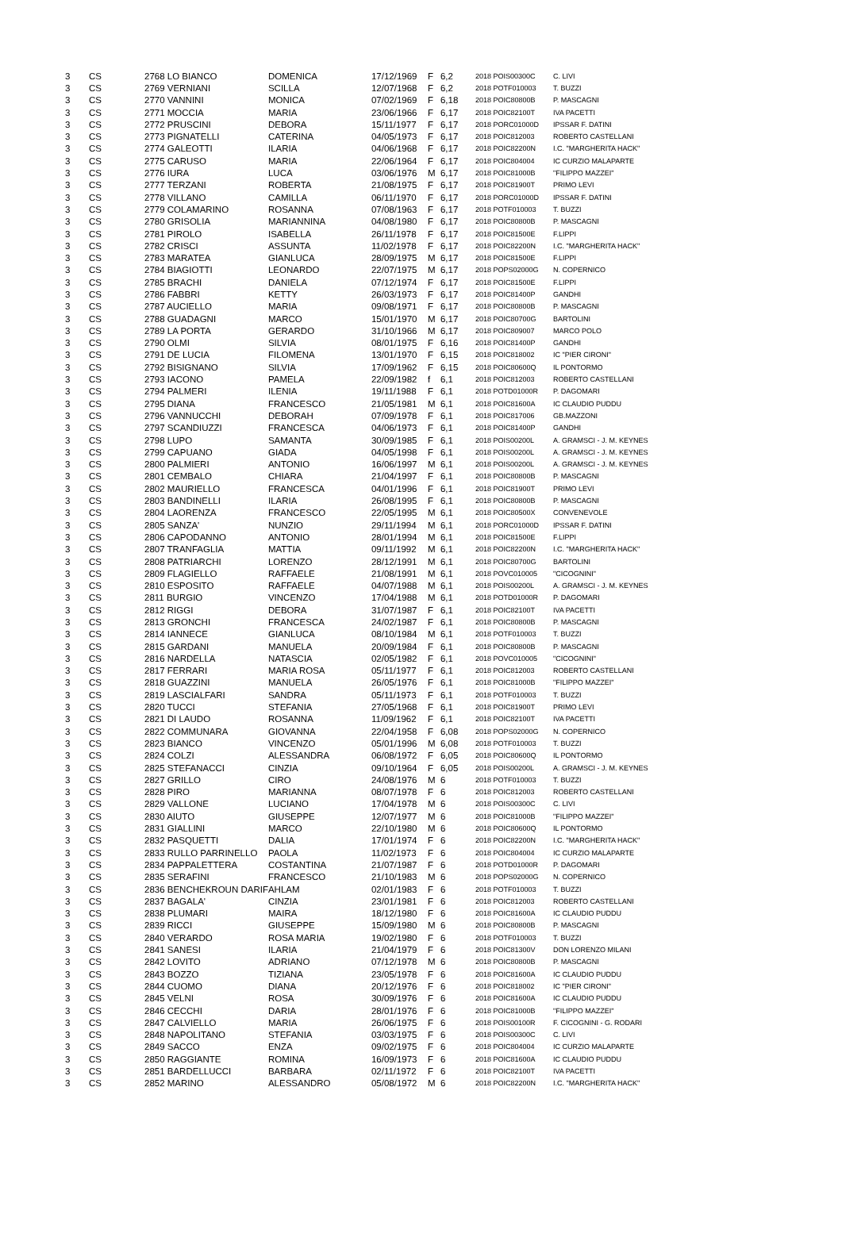| 3 | CS | 2768 LO BIANCO | DOMENICA | 17/12/1969 | F | 6,2 | 2018 POIS00300C | C. LIVI |
| 3 | CS | 2769 VERNIANI | SCILLA | 12/07/1968 | F | 6,2 | 2018 POTF010003 | T. BUZZI |
| 3 | CS | 2770 VANNINI | MONICA | 07/02/1969 | F | 6,18 | 2018 POIC80800B | P. MASCAGNI |
| 3 | CS | 2771 MOCCIA | MARIA | 23/06/1966 | F | 6,17 | 2018 POIC82100T | IVA PACETTI |
| 3 | CS | 2772 PRUSCINI | DEBORA | 15/11/1977 | F | 6,17 | 2018 PORC01000D | IPSSAR F. DATINI |
| 3 | CS | 2773 PIGNATELLI | CATERINA | 04/05/1973 | F | 6,17 | 2018 POIC812003 | ROBERTO CASTELLANI |
| 3 | CS | 2774 GALEOTTI | ILARIA | 04/06/1968 | F | 6,17 | 2018 POIC82200N | I.C. "MARGHERITA HACK" |
| 3 | CS | 2775 CARUSO | MARIA | 22/06/1964 | F | 6,17 | 2018 POIC804004 | IC CURZIO MALAPARTE |
| 3 | CS | 2776 IURA | LUCA | 03/06/1976 | M | 6,17 | 2018 POIC81000B | "FILIPPO MAZZEI" |
| 3 | CS | 2777 TERZANI | ROBERTA | 21/08/1975 | F | 6,17 | 2018 POIC81900T | PRIMO LEVI |
| 3 | CS | 2778 VILLANO | CAMILLA | 06/11/1970 | F | 6,17 | 2018 PORC01000D | IPSSAR F. DATINI |
| 3 | CS | 2779 COLAMARINO | ROSANNA | 07/08/1963 | F | 6,17 | 2018 POTF010003 | T. BUZZI |
| 3 | CS | 2780 GRISOLIA | MARIANNINA | 04/08/1980 | F | 6,17 | 2018 POIC80800B | P. MASCAGNI |
| 3 | CS | 2781 PIROLO | ISABELLA | 26/11/1978 | F | 6,17 | 2018 POIC81500E | F.LIPPI |
| 3 | CS | 2782 CRISCI | ASSUNTA | 11/02/1978 | F | 6,17 | 2018 POIC82200N | I.C. "MARGHERITA HACK" |
| 3 | CS | 2783 MARATEA | GIANLUCA | 28/09/1975 | M | 6,17 | 2018 POIC81500E | F.LIPPI |
| 3 | CS | 2784 BIAGIOTTI | LEONARDO | 22/07/1975 | M | 6,17 | 2018 POPS02000G | N. COPERNICO |
| 3 | CS | 2785 BRACHI | DANIELA | 07/12/1974 | F | 6,17 | 2018 POIC81500E | F.LIPPI |
| 3 | CS | 2786 FABBRI | KETTY | 26/03/1973 | F | 6,17 | 2018 POIC81400P | GANDHI |
| 3 | CS | 2787 AUCIELLO | MARIA | 09/08/1971 | F | 6,17 | 2018 POIC80800B | P. MASCAGNI |
| 3 | CS | 2788 GUADAGNI | MARCO | 15/01/1970 | M | 6,17 | 2018 POIC80700G | BARTOLINI |
| 3 | CS | 2789 LA PORTA | GERARDO | 31/10/1966 | M | 6,17 | 2018 POIC809007 | MARCO POLO |
| 3 | CS | 2790 OLMI | SILVIA | 08/01/1975 | F | 6,16 | 2018 POIC81400P | GANDHI |
| 3 | CS | 2791 DE LUCIA | FILOMENA | 13/01/1970 | F | 6,15 | 2018 POIC818002 | IC "PIER CIRONI" |
| 3 | CS | 2792 BISIGNANO | SILVIA | 17/09/1962 | F | 6,15 | 2018 POIC80600Q | IL PONTORMO |
| 3 | CS | 2793 IACONO | PAMELA | 22/09/1982 | f | 6,1 | 2018 POIC812003 | ROBERTO CASTELLANI |
| 3 | CS | 2794 PALMERI | ILENIA | 19/11/1988 | F | 6,1 | 2018 POTD01000R | P. DAGOMARI |
| 3 | CS | 2795 DIANA | FRANCESCO | 21/05/1981 | M | 6,1 | 2018 POIC81600A | IC CLAUDIO PUDDU |
| 3 | CS | 2796 VANNUCCHI | DEBORAH | 07/09/1978 | F | 6,1 | 2018 POIC817006 | GB.MAZZONI |
| 3 | CS | 2797 SCANDIUZZI | FRANCESCA | 04/06/1973 | F | 6,1 | 2018 POIC81400P | GANDHI |
| 3 | CS | 2798 LUPO | SAMANTA | 30/09/1985 | F | 6,1 | 2018 POIS00200L | A. GRAMSCI - J. M. KEYNES |
| 3 | CS | 2799 CAPUANO | GIADA | 04/05/1998 | F | 6,1 | 2018 POIS00200L | A. GRAMSCI - J. M. KEYNES |
| 3 | CS | 2800 PALMIERI | ANTONIO | 16/06/1997 | M | 6,1 | 2018 POIS00200L | A. GRAMSCI - J. M. KEYNES |
| 3 | CS | 2801 CEMBALO | CHIARA | 21/04/1997 | F | 6,1 | 2018 POIC80800B | P. MASCAGNI |
| 3 | CS | 2802 MAURIELLO | FRANCESCA | 04/01/1996 | F | 6,1 | 2018 POIC81900T | PRIMO LEVI |
| 3 | CS | 2803 BANDINELLI | ILARIA | 26/08/1995 | F | 6,1 | 2018 POIC80800B | P. MASCAGNI |
| 3 | CS | 2804 LAORENZA | FRANCESCO | 22/05/1995 | M | 6,1 | 2018 POIC80500X | CONVENEVOLE |
| 3 | CS | 2805 SANZA' | NUNZIO | 29/11/1994 | M | 6,1 | 2018 PORC01000D | IPSSAR F. DATINI |
| 3 | CS | 2806 CAPODANNO | ANTONIO | 28/01/1994 | M | 6,1 | 2018 POIC81500E | F.LIPPI |
| 3 | CS | 2807 TRANFAGLIA | MATTIA | 09/11/1992 | M | 6,1 | 2018 POIC82200N | I.C. "MARGHERITA HACK" |
| 3 | CS | 2808 PATRIARCHI | LORENZO | 28/12/1991 | M | 6,1 | 2018 POIC80700G | BARTOLINI |
| 3 | CS | 2809 FLAGIELLO | RAFFAELE | 21/08/1991 | M | 6,1 | 2018 POVC010005 | "CICOGNINI" |
| 3 | CS | 2810 ESPOSITO | RAFFAELE | 04/07/1988 | M | 6,1 | 2018 POIS00200L | A. GRAMSCI - J. M. KEYNES |
| 3 | CS | 2811 BURGIO | VINCENZO | 17/04/1988 | M | 6,1 | 2018 POTD01000R | P. DAGOMARI |
| 3 | CS | 2812 RIGGI | DEBORA | 31/07/1987 | F | 6,1 | 2018 POIC82100T | IVA PACETTI |
| 3 | CS | 2813 GRONCHI | FRANCESCA | 24/02/1987 | F | 6,1 | 2018 POIC80800B | P. MASCAGNI |
| 3 | CS | 2814 IANNECE | GIANLUCA | 08/10/1984 | M | 6,1 | 2018 POTF010003 | T. BUZZI |
| 3 | CS | 2815 GARDANI | MANUELA | 20/09/1984 | F | 6,1 | 2018 POIC80800B | P. MASCAGNI |
| 3 | CS | 2816 NARDELLA | NATASCIA | 02/05/1982 | F | 6,1 | 2018 POVC010005 | "CICOGNINI" |
| 3 | CS | 2817 FERRARI | MARIA ROSA | 05/11/1977 | F | 6,1 | 2018 POIC812003 | ROBERTO CASTELLANI |
| 3 | CS | 2818 GUAZZINI | MANUELA | 26/05/1976 | F | 6,1 | 2018 POIC81000B | "FILIPPO MAZZEI" |
| 3 | CS | 2819 LASCIALFARI | SANDRA | 05/11/1973 | F | 6,1 | 2018 POTF010003 | T. BUZZI |
| 3 | CS | 2820 TUCCI | STEFANIA | 27/05/1968 | F | 6,1 | 2018 POIC81900T | PRIMO LEVI |
| 3 | CS | 2821 DI LAUDO | ROSANNA | 11/09/1962 | F | 6,1 | 2018 POIC82100T | IVA PACETTI |
| 3 | CS | 2822 COMMUNARA | GIOVANNA | 22/04/1958 | F | 6,08 | 2018 POPS02000G | N. COPERNICO |
| 3 | CS | 2823 BIANCO | VINCENZO | 05/01/1996 | M | 6,08 | 2018 POTF010003 | T. BUZZI |
| 3 | CS | 2824 COLZI | ALESSANDRA | 06/08/1972 | F | 6,05 | 2018 POIC80600Q | IL PONTORMO |
| 3 | CS | 2825 STEFANACCI | CINZIA | 09/10/1964 | F | 6,05 | 2018 POIS00200L | A. GRAMSCI - J. M. KEYNES |
| 3 | CS | 2827 GRILLO | CIRO | 24/08/1976 | M | 6 | 2018 POTF010003 | T. BUZZI |
| 3 | CS | 2828 PIRO | MARIANNA | 08/07/1978 | F | 6 | 2018 POIC812003 | ROBERTO CASTELLANI |
| 3 | CS | 2829 VALLONE | LUCIANO | 17/04/1978 | M | 6 | 2018 POIS00300C | C. LIVI |
| 3 | CS | 2830 AIUTO | GIUSEPPE | 12/07/1977 | M | 6 | 2018 POIC81000B | "FILIPPO MAZZEI" |
| 3 | CS | 2831 GIALLINI | MARCO | 22/10/1980 | M | 6 | 2018 POIC80600Q | IL PONTORMO |
| 3 | CS | 2832 PASQUETTI | DALIA | 17/01/1974 | F | 6 | 2018 POIC82200N | I.C. "MARGHERITA HACK" |
| 3 | CS | 2833 RULLO PARRINELLO | PAOLA | 11/02/1973 | F | 6 | 2018 POIC804004 | IC CURZIO MALAPARTE |
| 3 | CS | 2834 PAPPALETTERA | COSTANTINA | 21/07/1987 | F | 6 | 2018 POTD01000R | P. DAGOMARI |
| 3 | CS | 2835 SERAFINI | FRANCESCO | 21/10/1983 | M | 6 | 2018 POPS02000G | N. COPERNICO |
| 3 | CS | 2836 BENCHEKROUN DARIF | AHLAM | 02/01/1983 | F | 6 | 2018 POTF010003 | T. BUZZI |
| 3 | CS | 2837 BAGALA' | CINZIA | 23/01/1981 | F | 6 | 2018 POIC812003 | ROBERTO CASTELLANI |
| 3 | CS | 2838 PLUMARI | MAIRA | 18/12/1980 | F | 6 | 2018 POIC81600A | IC CLAUDIO PUDDU |
| 3 | CS | 2839 RICCI | GIUSEPPE | 15/09/1980 | M | 6 | 2018 POIC80800B | P. MASCAGNI |
| 3 | CS | 2840 VERARDO | ROSA MARIA | 19/02/1980 | F | 6 | 2018 POTF010003 | T. BUZZI |
| 3 | CS | 2841 SANESI | ILARIA | 21/04/1979 | F | 6 | 2018 POIC81300V | DON LORENZO MILANI |
| 3 | CS | 2842 LOVITO | ADRIANO | 07/12/1978 | M | 6 | 2018 POIC80800B | P. MASCAGNI |
| 3 | CS | 2843 BOZZO | TIZIANA | 23/05/1978 | F | 6 | 2018 POIC81600A | IC CLAUDIO PUDDU |
| 3 | CS | 2844 CUOMO | DIANA | 20/12/1976 | F | 6 | 2018 POIC818002 | IC "PIER CIRONI" |
| 3 | CS | 2845 VELNI | ROSA | 30/09/1976 | F | 6 | 2018 POIC81600A | IC CLAUDIO PUDDU |
| 3 | CS | 2846 CECCHI | DARIA | 28/01/1976 | F | 6 | 2018 POIC81000B | "FILIPPO MAZZEI" |
| 3 | CS | 2847 CALVIELLO | MARIA | 26/06/1975 | F | 6 | 2018 POIS00100R | F. CICOGNINI - G. RODARI |
| 3 | CS | 2848 NAPOLITANO | STEFANIA | 03/03/1975 | F | 6 | 2018 POIS00300C | C. LIVI |
| 3 | CS | 2849 SACCO | ENZA | 09/02/1975 | F | 6 | 2018 POIC804004 | IC CURZIO MALAPARTE |
| 3 | CS | 2850 RAGGIANTE | ROMINA | 16/09/1973 | F | 6 | 2018 POIC81600A | IC CLAUDIO PUDDU |
| 3 | CS | 2851 BARDELLUCCI | BARBARA | 02/11/1972 | F | 6 | 2018 POIC82100T | IVA PACETTI |
| 3 | CS | 2852 MARINO | ALESSANDRO | 05/08/1972 | M | 6 | 2018 POIC82200N | I.C. "MARGHERITA HACK" |